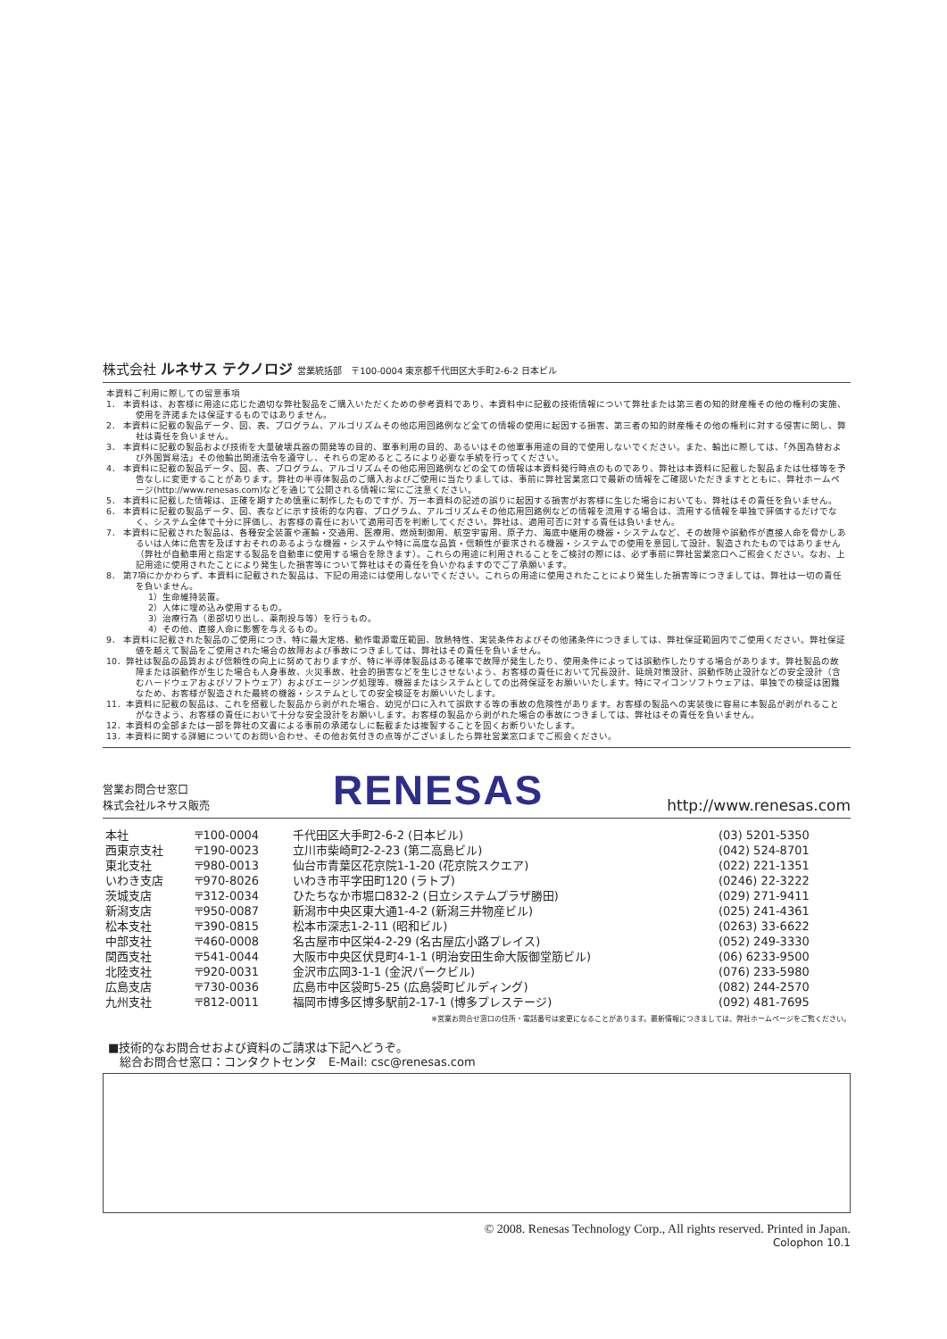株式会社 ルネサス テクノロジ 営業統括部　〒100-0004 東京都千代田区大手町2-6-2 日本ビル
本資料ご利用に際しての留意事項
1． 本資料は、お客様に用途に応じた適切な弊社製品をご購入いただくための参考資料であり、本資料中に記載の技術情報について弊社または第三者の知的財産権その他の権利の実施、使用を許諾または保証するものではありません。
2． 本資料に記載の製品データ、図、表、プログラム、アルゴリズムその他応用回路例など全ての情報の使用に起因する損害、第三者の知的財産権その他の権利に対する侵害に関し、弊社は責任を負いません。
3． 本資料に記載の製品および技術を大量破壊兵器の開発等の目的、軍事利用の目的、あるいはその他軍事用途の目的で使用しないでください。また、輸出に際しては、「外国為替および外国貿易法」その他輸出関連法令を遵守し、それらの定めるところにより必要な手続を行ってください。
4． 本資料に記載の製品データ、図、表、プログラム、アルゴリズムその他応用回路例などの全ての情報は本資料発行時点のものであり、弊社は本資料に記載した製品または仕様等を予告なしに変更することがあります。弊社の半導体製品のご購入およびご使用に当たりましては、事前に弊社営業窓口で最新の情報をご確認いただきますとともに、弊社ホームページ(http://www.renesas.com)などを通じて公開される情報に常にご注意ください。
5． 本資料に記載した情報は、正確を期すため慎重に制作したものですが、万一本資料の記述の誤りに起因する損害がお客様に生じた場合においても、弊社はその責任を負いません。
6． 本資料に記載の製品データ、図、表などに示す技術的な内容、プログラム、アルゴリズムその他応用回路例などの情報を流用する場合は、流用する情報を単独で評価するだけでなく、システム全体で十分に評価し、お客様の責任において適用可否を判断してください。弊社は、適用可否に対する責任は負いません。
7． 本資料に記載された製品は、各種安全装置や運輸・交通用、医療用、燃焼制御用、航空宇宙用、原子力、海底中継用の機器・システムなど、その故障や誤動作が直接人命を脅かしあるいは人体に危害を及ぼすおそれのあるような機器・システムや特に高度な品質・信頼性が要求される機器・システムでの使用を意図して設計、製造されたものではありません（弊社が自動車用と指定する製品を自動車に使用する場合を除きます）。これらの用途に利用されることをご検討の際には、必ず事前に弊社営業窓口へご照会ください。なお、上記用途に使用されたことにより発生した損害等について弊社はその責任を負いかねますのでご了承願います。
8． 第7項にかかわらず、本資料に記載された製品は、下記の用途には使用しないでください。これらの用途に使用されたことにより発生した損害等につきましては、弊社は一切の責任を負いません。
1）生命維持装置。
2）人体に埋め込み使用するもの。
3）治療行為（患部切り出し、薬剤投与等）を行うもの。
4）その他、直接人命に影響を与えるもの。
9． 本資料に記載された製品のご使用につき、特に最大定格、動作電源電圧範囲、放熱特性、実装条件およびその他諸条件につきましては、弊社保証範囲内でご使用ください。弊社保証値を越えて製品をご使用された場合の故障および事故につきましては、弊社はその責任を負いません。
10．弊社は製品の品質および信頼性の向上に努めておりますが、特に半導体製品はある確率で故障が発生したり、使用条件によっては誤動作したりする場合があります。弊社製品の故障または誤動作が生じた場合も人身事故、火災事故、社会的損害などを生じさせないよう、お客様の責任において冗長設計、延焼対策設計、誤動作防止設計などの安全設計（含むハードウェアおよびソフトウェア）およびエージング処理等、機器またはシステムとしての出荷保証をお願いいたします。特にマイコンソフトウェアは、単独での検証は困難なため、お客様が製造された最終の機器・システムとしての安全検証をお願いいたします。
11．本資料に記載の製品は、これを搭載した製品から剥がれた場合、幼児が口に入れて誤飲する等の事故の危険性があります。お客様の製品への実装後に容易に本製品が剥がれることがなきよう、お客様の責任において十分な安全設計をお願いします。お客様の製品から剥がれた場合の事故につきましては、弊社はその責任を負いません。
12．本資料の全部または一部を弊社の文書による事前の承諾なしに転載または複製することを固くお断りいたします。
13．本資料に関する詳細についてのお問い合わせ、その他お気付きの点等がございましたら弊社営業窓口までご照会ください。
営業お問合せ窓口
株式会社ルネサス販売
RENESAS
http://www.renesas.com
| 本社 | 〒100-0004 | 千代田区大手町2-6-2 (日本ビル) | (03) 5201-5350 |
| 西東京支社 | 〒190-0023 | 立川市柴崎町2-2-23 (第二高島ビル) | (042) 524-8701 |
| 東北支社 | 〒980-0013 | 仙台市青葉区花京院1-1-20 (花京院スクエア) | (022) 221-1351 |
| いわき支店 | 〒970-8026 | いわき市平字田町120 (ラトブ) | (0246) 22-3222 |
| 茨城支店 | 〒312-0034 | ひたちなか市堀口832-2 (日立システムプラザ勝田) | (029) 271-9411 |
| 新潟支店 | 〒950-0087 | 新潟市中央区東大通1-4-2 (新潟三井物産ビル) | (025) 241-4361 |
| 松本支社 | 〒390-0815 | 松本市深志1-2-11 (昭和ビル) | (0263) 33-6622 |
| 中部支社 | 〒460-0008 | 名古屋市中区栄4-2-29 (名古屋広小路プレイス) | (052) 249-3330 |
| 関西支社 | 〒541-0044 | 大阪市中央区伏見町4-1-1 (明治安田生命大阪御堂筋ビル) | (06) 6233-9500 |
| 北陸支社 | 〒920-0031 | 金沢市広岡3-1-1 (金沢パークビル) | (076) 233-5980 |
| 広島支店 | 〒730-0036 | 広島市中区袋町5-25 (広島袋町ビルディング) | (082) 244-2570 |
| 九州支社 | 〒812-0011 | 福岡市博多区博多駅前2-17-1 (博多プレステージ) | (092) 481-7695 |
※営業お問合せ窓口の住所・電話番号は変更になることがあります。最新情報につきましては、弊社ホームページをご覧ください。
■技術的なお問合せおよび資料のご請求は下記へどうぞ。
　総合お問合せ窓口：コンタクトセンタ　E-Mail: csc@renesas.com
© 2008. Renesas Technology Corp., All rights reserved. Printed in Japan.
Colophon 10.1